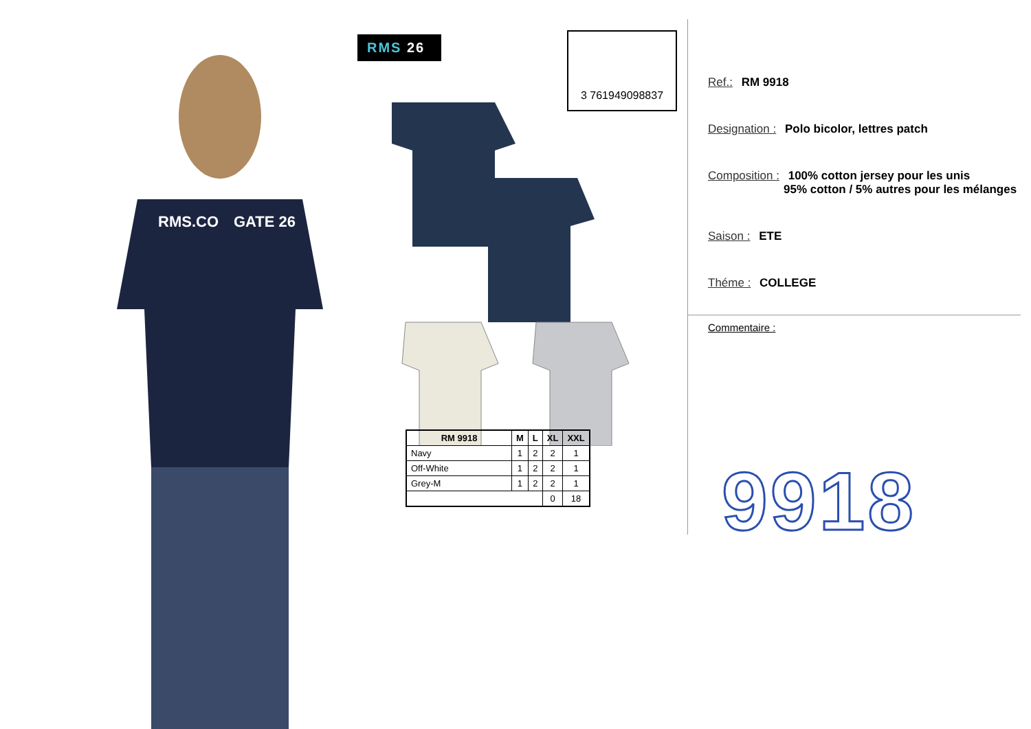RMS.CO
GATE 26
RMS 26 3 761949098837
| RM 9918 | M | L | XL | XXL |
| --- | --- | --- | --- | --- |
| Navy | 1 | 2 | 2 | 1 |
| Off-White | 1 | 2 | 2 | 1 |
| Grey-M | 1 | 2 | 2 | 1 |
| | | | 0 | 18 |
Ref.: RM 9918
Designation : Polo bicolor, lettres patch
Composition : 100% cotton jersey pour les unis
95% cotton / 5% autres pour les mélanges
Saison : ETE
Théme : COLLEGE
Commentaire :
9918